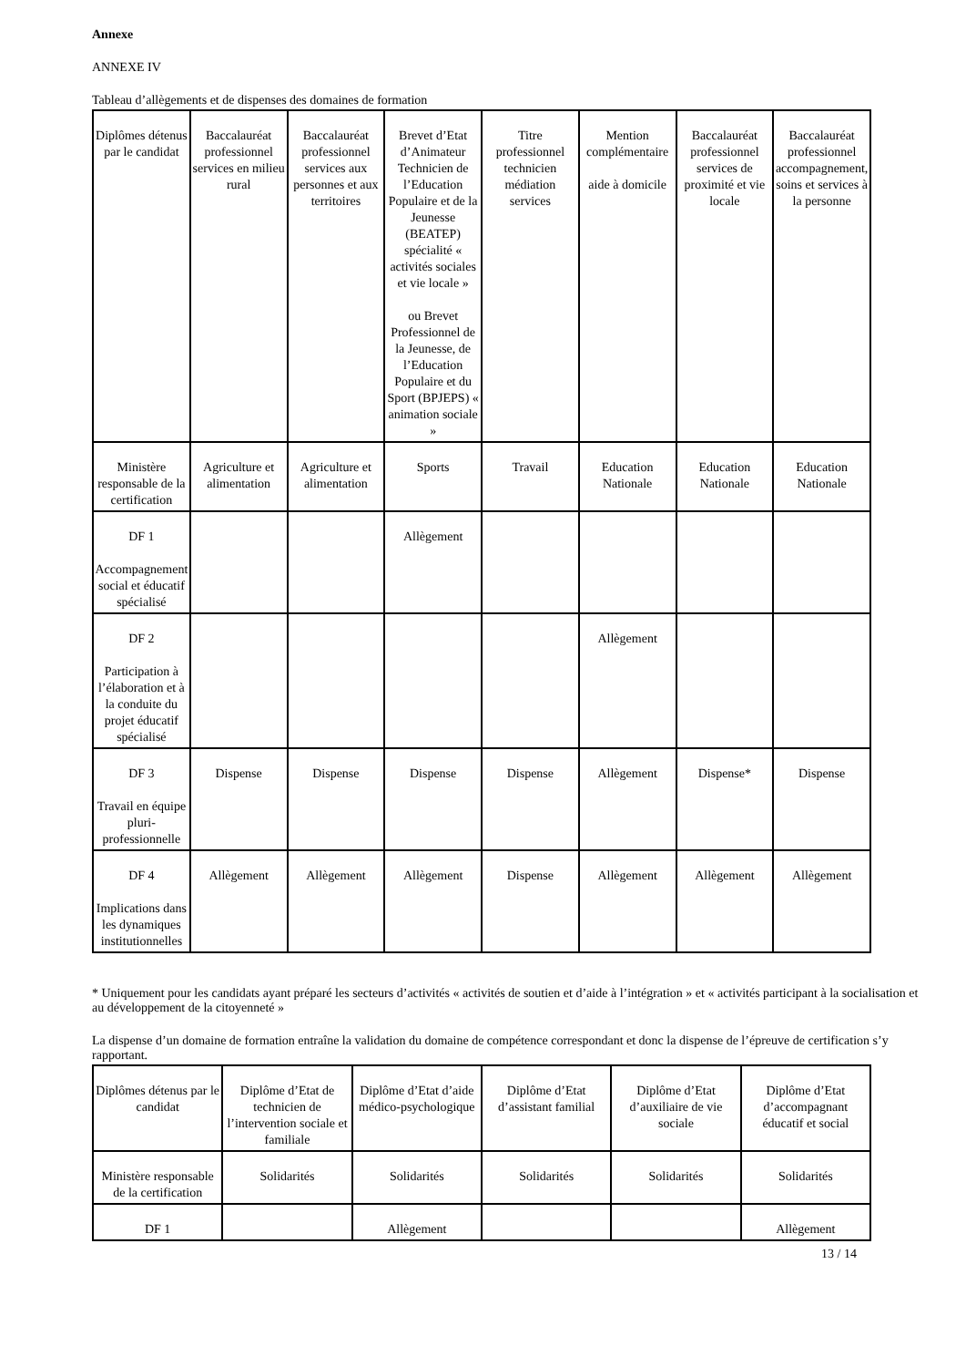Annexe
ANNEXE IV
Tableau d’allègements et de dispenses des domaines de formation
| Diplômes détenus par le candidat | Baccalauréat professionnel services en milieu rural | Baccalauréat professionnel services aux personnes et aux territoires | Brevet d’Etat d’Animateur Technicien de l’Education Populaire et de la Jeunesse (BEATEP) spécialité « activités sociales et vie locale » ou Brevet Professionnel de la Jeunesse, de l’Education Populaire et du Sport (BPJEPS) « animation sociale » | Titre professionnel technicien médiation services | Mention complémentaire aide à domicile | Baccalauréat professionnel services de proximité et vie locale | Baccalauréat professionnel accompagnement, soins et services à la personne |
| Ministère responsable de la certification | Agriculture et alimentation | Agriculture et alimentation | Sports | Travail | Education Nationale | Education Nationale | Education Nationale |
| DF 1 Accompagnement social et éducatif spécialisé | | | Allègement | | | | |
| DF 2 Participation à l’élaboration et à la conduite du projet éducatif spécialisé | | | | | Allègement | | |
| DF 3 Travail en équipe pluri-professionnelle | Dispense | Dispense | Dispense | Dispense | Allègement | Dispense* | Dispense |
| DF 4 Implications dans les dynamiques institutionnelles | Allègement | Allègement | Allègement | Dispense | Allègement | Allègement | Allègement |
* Uniquement pour les candidats ayant préparé les secteurs d’activités « activités de soutien et d’aide à l’intégration » et « activités participant à la socialisation et au développement de la citoyenneté »
La dispense d’un domaine de formation entraîne la validation du domaine de compétence correspondant et donc la dispense de l’épreuve de certification s’y rapportant.
| Diplômes détenus par le candidat | Diplôme d’Etat de technicien de l’intervention sociale et familiale | Diplôme d’Etat d’aide médico-psychologique | Diplôme d’Etat d’assistant familial | Diplôme d’Etat d’auxiliaire de vie sociale | Diplôme d’Etat d’accompagnant éducatif et social |
| Ministère responsable de la certification | Solidarités | Solidarités | Solidarités | Solidarités | Solidarités |
| DF 1 | | Allègement | | | Allègement |
13 / 14